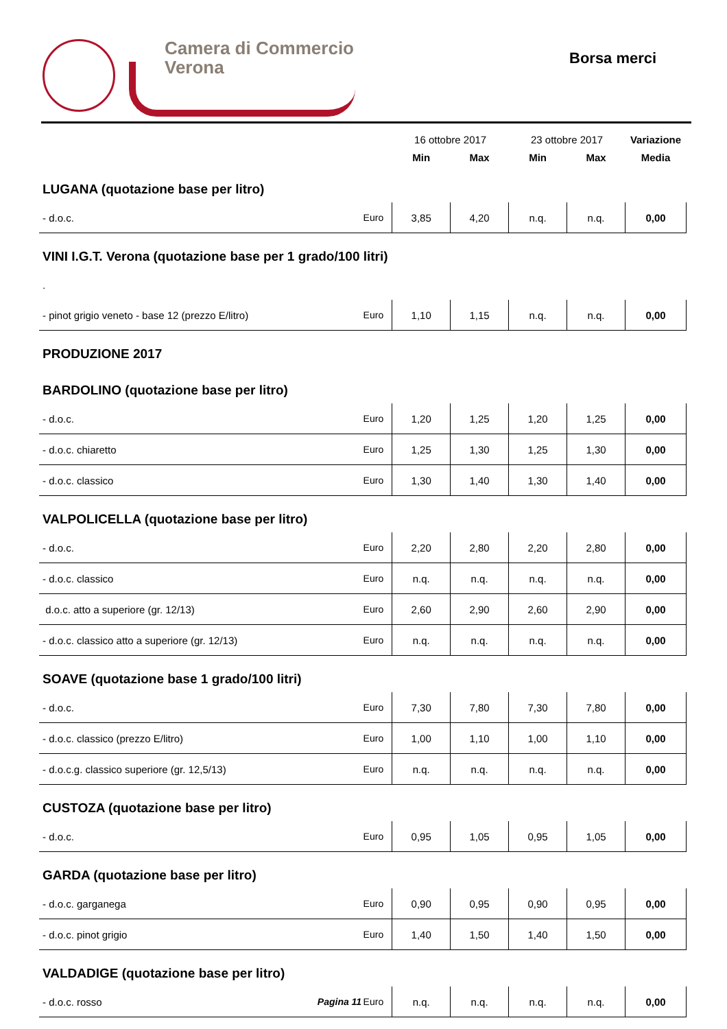Camera di Commercio
Verona
Borsa merci
| | | 16 ottobre 2017 | | 23 ottobre 2017 | | Variazione |
| --- | --- | --- | --- | --- | --- | --- |
| | | Min | Max | Min | Max | Media |
| LUGANA (quotazione base per litro) | | | | | | |
| - d.o.c. | Euro | 3,85 | 4,20 | n.q. | n.q. | 0,00 |
| VINI I.G.T. Verona (quotazione base per 1 grado/100 litri) | | | | | | |
| . | | | | | | |
| - pinot grigio veneto - base 12 (prezzo E/litro) | Euro | 1,10 | 1,15 | n.q. | n.q. | 0,00 |
| PRODUZIONE 2017 | | | | | | |
| BARDOLINO (quotazione base per litro) | | | | | | |
| - d.o.c. | Euro | 1,20 | 1,25 | 1,20 | 1,25 | 0,00 |
| - d.o.c. chiaretto | Euro | 1,25 | 1,30 | 1,25 | 1,30 | 0,00 |
| - d.o.c. classico | Euro | 1,30 | 1,40 | 1,30 | 1,40 | 0,00 |
| VALPOLICELLA (quotazione base per litro) | | | | | | |
| - d.o.c. | Euro | 2,20 | 2,80 | 2,20 | 2,80 | 0,00 |
| - d.o.c. classico | Euro | n.q. | n.q. | n.q. | n.q. | 0,00 |
| d.o.c. atto a superiore (gr. 12/13) | Euro | 2,60 | 2,90 | 2,60 | 2,90 | 0,00 |
| - d.o.c. classico atto a superiore (gr. 12/13) | Euro | n.q. | n.q. | n.q. | n.q. | 0,00 |
| SOAVE (quotazione base 1 grado/100 litri) | | | | | | |
| - d.o.c. | Euro | 7,30 | 7,80 | 7,30 | 7,80 | 0,00 |
| - d.o.c. classico (prezzo E/litro) | Euro | 1,00 | 1,10 | 1,00 | 1,10 | 0,00 |
| - d.o.c.g. classico superiore (gr. 12,5/13) | Euro | n.q. | n.q. | n.q. | n.q. | 0,00 |
| CUSTOZA (quotazione base per litro) | | | | | | |
| - d.o.c. | Euro | 0,95 | 1,05 | 0,95 | 1,05 | 0,00 |
| GARDA (quotazione base per litro) | | | | | | |
| - d.o.c. garganega | Euro | 0,90 | 0,95 | 0,90 | 0,95 | 0,00 |
| - d.o.c. pinot grigio | Euro | 1,40 | 1,50 | 1,40 | 1,50 | 0,00 |
| VALDADIGE (quotazione base per litro) | | | | | | |
| - d.o.c. rosso | Euro | n.q. | n.q. | n.q. | n.q. | 0,00 |
Pagina 11